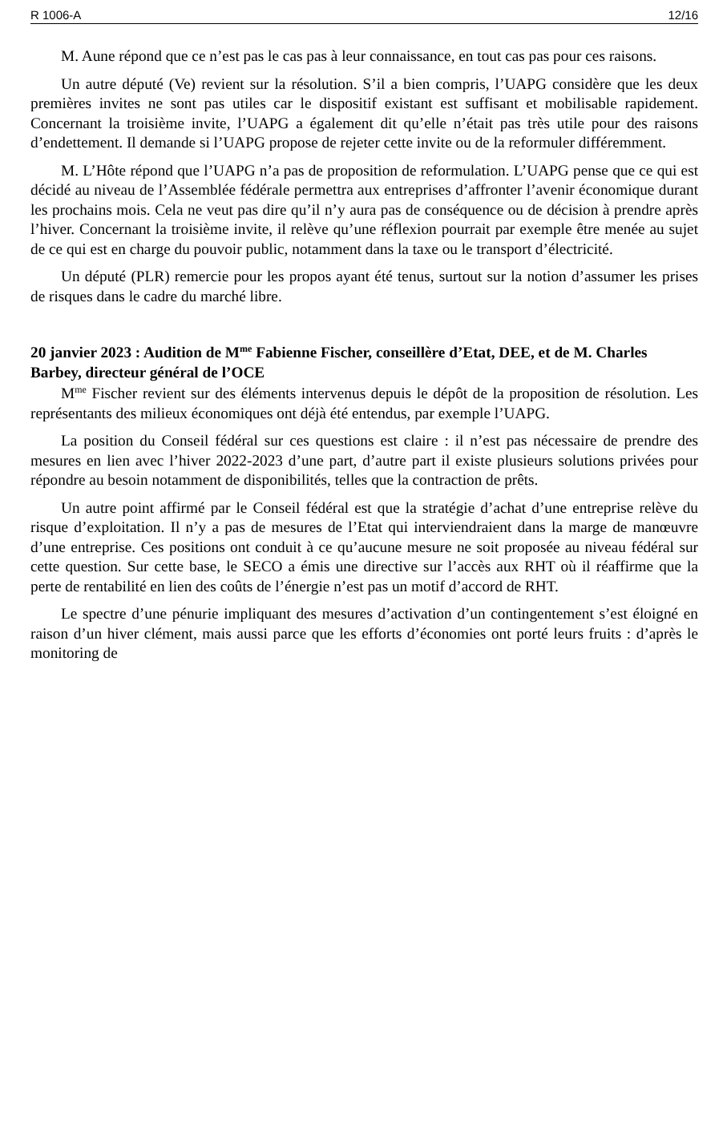R 1006-A 12/16
M. Aune répond que ce n’est pas le cas pas à leur connaissance, en tout cas pas pour ces raisons.
Un autre député (Ve) revient sur la résolution. S’il a bien compris, l’UAPG considère que les deux premières invites ne sont pas utiles car le dispositif existant est suffisant et mobilisable rapidement. Concernant la troisième invite, l’UAPG a également dit qu’elle n’était pas très utile pour des raisons d’endettement. Il demande si l’UAPG propose de rejeter cette invite ou de la reformuler différemment.
M. L’Hôte répond que l’UAPG n’a pas de proposition de reformulation. L’UAPG pense que ce qui est décidé au niveau de l’Assemblée fédérale permettra aux entreprises d’affronter l’avenir économique durant les prochains mois. Cela ne veut pas dire qu’il n’y aura pas de conséquence ou de décision à prendre après l’hiver. Concernant la troisième invite, il relève qu’une réflexion pourrait par exemple être menée au sujet de ce qui est en charge du pouvoir public, notamment dans la taxe ou le transport d’électricité.
Un député (PLR) remercie pour les propos ayant été tenus, surtout sur la notion d’assumer les prises de risques dans le cadre du marché libre.
20 janvier 2023 : Audition de M<sup>me</sup> Fabienne Fischer, conseillère d’Etat, DEE, et de M. Charles Barbey, directeur général de l’OCE
M<sup>me</sup> Fischer revient sur des éléments intervenus depuis le dépôt de la proposition de résolution. Les représentants des milieux économiques ont déjà été entendus, par exemple l’UAPG.
La position du Conseil fédéral sur ces questions est claire : il n’est pas nécessaire de prendre des mesures en lien avec l’hiver 2022-2023 d’une part, d’autre part il existe plusieurs solutions privées pour répondre au besoin notamment de disponibilités, telles que la contraction de prêts.
Un autre point affirmé par le Conseil fédéral est que la stratégie d’achat d’une entreprise relève du risque d’exploitation. Il n’y a pas de mesures de l’Etat qui interviendraient dans la marge de manœuvre d’une entreprise. Ces positions ont conduit à ce qu’aucune mesure ne soit proposée au niveau fédéral sur cette question. Sur cette base, le SECO a émis une directive sur l’accès aux RHT où il réaffirme que la perte de rentabilité en lien des coûts de l’énergie n’est pas un motif d’accord de RHT.
Le spectre d’une pénurie impliquant des mesures d’activation d’un contingentement s’est éloigné en raison d’un hiver clément, mais aussi parce que les efforts d’économies ont porté leurs fruits : d’après le monitoring de